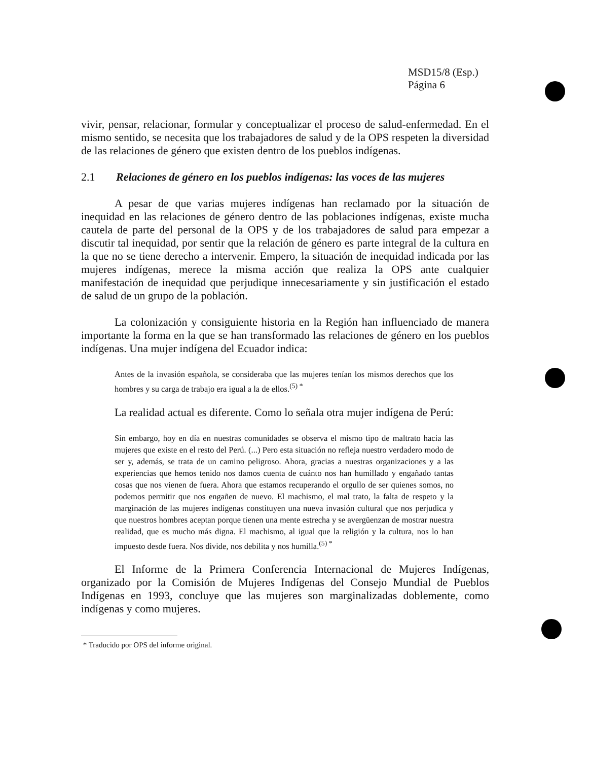MSD15/8 (Esp.)
Página 6
vivir, pensar, relacionar, formular y conceptualizar el proceso de salud-enfermedad. En el mismo sentido, se necesita que los trabajadores de salud y de la OPS respeten la diversidad de las relaciones de género que existen dentro de los pueblos indígenas.
2.1 Relaciones de género en los pueblos indígenas: las voces de las mujeres
A pesar de que varias mujeres indígenas han reclamado por la situación de inequidad en las relaciones de género dentro de las poblaciones indígenas, existe mucha cautela de parte del personal de la OPS y de los trabajadores de salud para empezar a discutir tal inequidad, por sentir que la relación de género es parte integral de la cultura en la que no se tiene derecho a intervenir. Empero, la situación de inequidad indicada por las mujeres indígenas, merece la misma acción que realiza la OPS ante cualquier manifestación de inequidad que perjudique innecesariamente y sin justificación el estado de salud de un grupo de la población.
La colonización y consiguiente historia en la Región han influenciado de manera importante la forma en la que se han transformado las relaciones de género en los pueblos indígenas. Una mujer indígena del Ecuador indica:
Antes de la invasión española, se consideraba que las mujeres tenían los mismos derechos que los hombres y su carga de trabajo era igual a la de ellos.<sup>(5) *</sup>
La realidad actual es diferente. Como lo señala otra mujer indígena de Perú:
Sin embargo, hoy en día en nuestras comunidades se observa el mismo tipo de maltrato hacia las mujeres que existe en el resto del Perú. (...) Pero esta situación no refleja nuestro verdadero modo de ser y, además, se trata de un camino peligroso. Ahora, gracias a nuestras organizaciones y a las experiencias que hemos tenido nos damos cuenta de cuánto nos han humillado y engañado tantas cosas que nos vienen de fuera. Ahora que estamos recuperando el orgullo de ser quienes somos, no podemos permitir que nos engañen de nuevo. El machismo, el mal trato, la falta de respeto y la marginación de las mujeres indígenas constituyen una nueva invasión cultural que nos perjudica y que nuestros hombres aceptan porque tienen una mente estrecha y se avergüenzan de mostrar nuestra realidad, que es mucho más digna. El machismo, al igual que la religión y la cultura, nos lo han impuesto desde fuera. Nos divide, nos debilita y nos humilla.<sup>(5) *</sup>
El Informe de la Primera Conferencia Internacional de Mujeres Indígenas, organizado por la Comisión de Mujeres Indígenas del Consejo Mundial de Pueblos Indígenas en 1993, concluye que las mujeres son marginalizadas doblemente, como indígenas y como mujeres.
* Traducido por OPS del informe original.